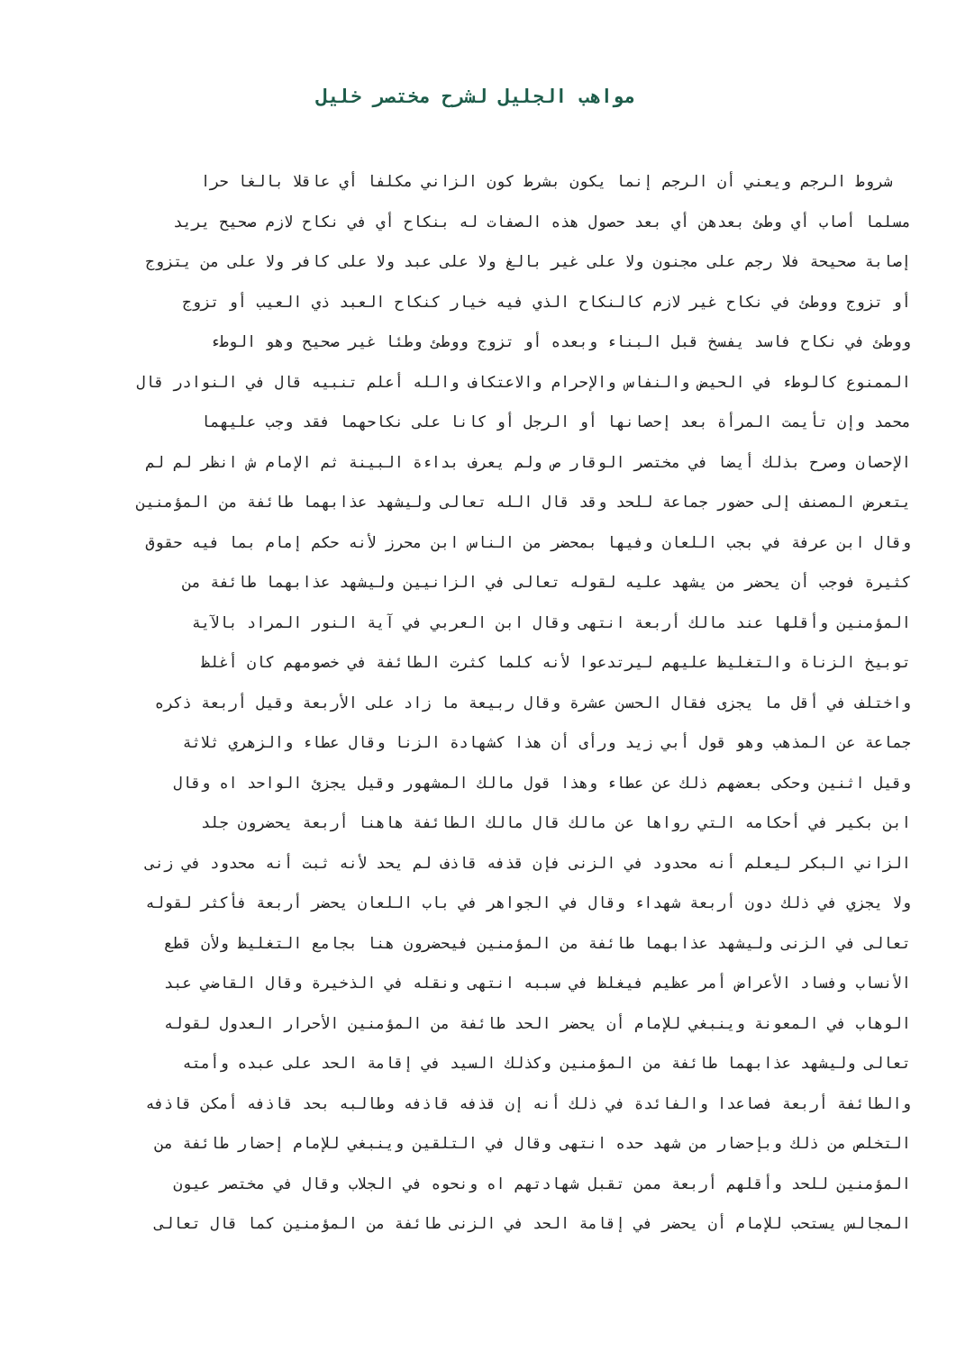مواهب الجليل لشرح مختصر خليل
شروط الرجم ويعني أن الرجم إنما يكون بشرط كون الزاني مكلفا أي عاقلا بالغا حرا
مسلما أصاب أي وطئ بعدهن أي بعد حصول هذه الصفات له بنكاح أي في نكاح لازم صحيح يريد
إصابة صحيحة فلا رجم على مجنون ولا على غير بالغ ولا على عبد ولا على كافر ولا على من يتزوج
أو تزوج ووطئ في نكاح غير لازم كالنكاح الذي فيه خيار كنكاح العبد ذي العيب أو تزوج
ووطئ في نكاح فاسد يفسخ قبل البناء وبعده أو تزوج ووطئ وطئا غير صحيح وهو الوطء
الممنوع كالوطء في الحيض والنفاس والإحرام والاعتكاف والله أعلم تنبيه قال في النوادر قال
محمد وإن تأيمت المرأة بعد إحصانها أو الرجل أو كانا على نكاحهما فقد وجب عليهما
الإحصان وصرح بذلك أيضا في مختصر الوقار ص ولم يعرف بداءة البينة ثم الإمام ش انظر لم لم
يتعرض المصنف إلى حضور جماعة للحد وقد قال الله تعالى وليشهد عذابهما طائفة من المؤمنين
وقال ابن عرفة في بجب اللعان وفيها بمحضر من الناس ابن محرز لأنه حكم إمام بما فيه حقوق
كثيرة فوجب أن يحضر من يشهد عليه لقوله تعالى في الزانيين وليشهد عذابهما طائفة من
المؤمنين وأقلها عند مالك أربعة انتهى وقال ابن العربي في آية النور المراد بالآية
توبيخ الزناة والتغليظ عليهم ليرتدعوا لأنه كلما كثرت الطائفة في خصومهم كان أغلظ
واختلف في أقل ما يجزى فقال الحسن عشرة وقال ربيعة ما زاد على الأربعة وقيل أربعة ذكره
جماعة عن المذهب وهو قول أبي زيد ورأى أن هذا كشهادة الزنا وقال عطاء والزهري ثلاثة
وقيل اثنين وحكى بعضهم ذلك عن عطاء وهذا قول مالك المشهور وقيل يجزئ الواحد اه وقال
ابن بكير في أحكامه التي رواها عن مالك قال مالك الطائفة هاهنا أربعة يحضرون جلد
الزاني البكر ليعلم أنه محدود في الزنى فإن قذفه قاذف لم يحد لأنه ثبت أنه محدود في زنى
ولا يجزي في ذلك دون أربعة شهداء وقال في الجواهر في باب اللعان يحضر أربعة فأكثر لقوله
تعالى في الزنى وليشهد عذابهما طائفة من المؤمنين فيحضرون هنا بجامع التغليظ ولأن قطع
الأنساب وفساد الأعراض أمر عظيم فيغلظ في سببه انتهى ونقله في الذخيرة وقال القاضي عبد
الوهاب في المعونة وينبغي للإمام أن يحضر الحد طائفة من المؤمنين الأحرار العدول لقوله
تعالى وليشهد عذابهما طائفة من المؤمنين وكذلك السيد في إقامة الحد على عبده وأمته
والطائفة أربعة فصاعدا والفائدة في ذلك أنه إن قذفه قاذفه وطالبه بحد قاذفه أمكن قاذفه
التخلص من ذلك وبإحضار من شهد حده انتهى وقال في التلقين وينبغي للإمام إحضار طائفة من
المؤمنين للحد وأقلهم أربعة ممن تقبل شهادتهم اه ونحوه في الجلاب وقال في مختصر عيون
المجالس يستحب للإمام أن يحضر في إقامة الحد في الزنى طائفة من المؤمنين كما قال تعالى